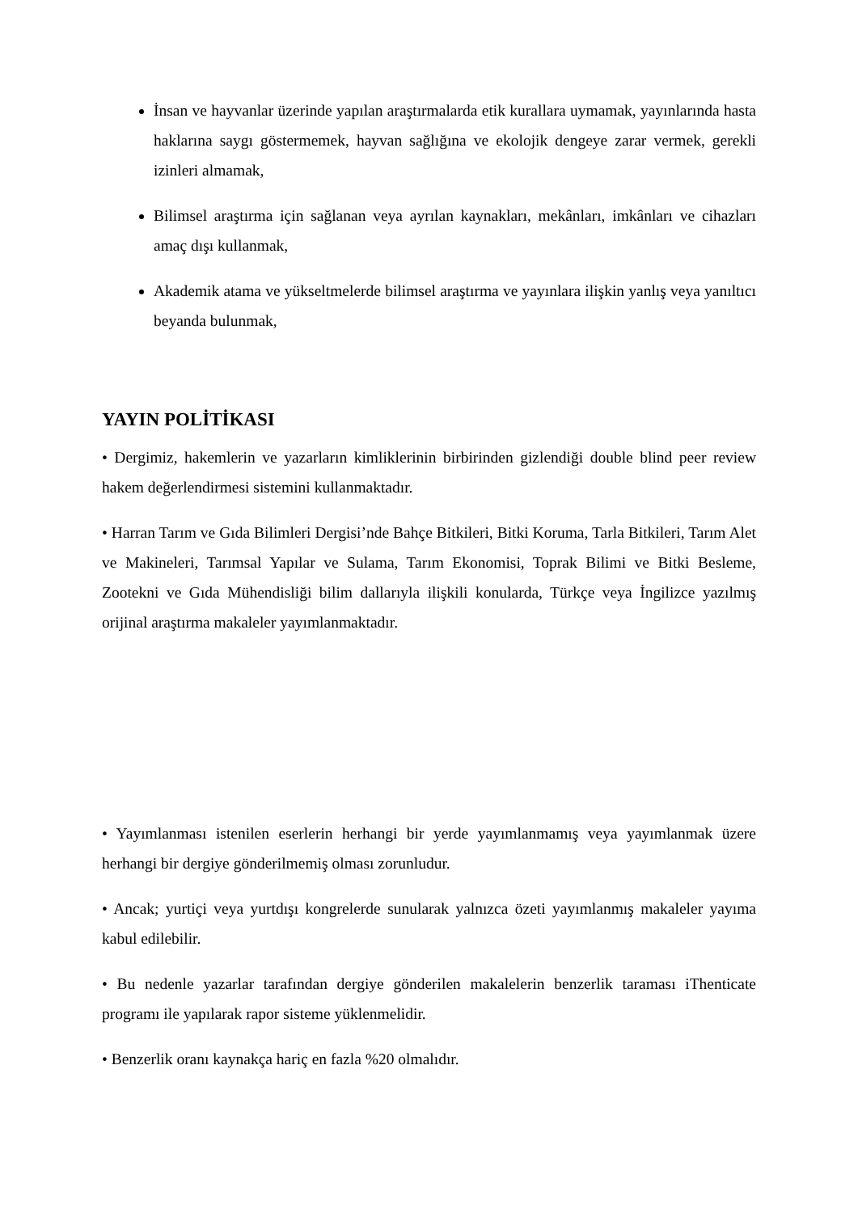İnsan ve hayvanlar üzerinde yapılan araştırmalarda etik kurallara uymamak, yayınlarında hasta haklarına saygı göstermemek, hayvan sağlığına ve ekolojik dengeye zarar vermek, gerekli izinleri almamak,
Bilimsel araştırma için sağlanan veya ayrılan kaynakları, mekânları, imkânları ve cihazları amaç dışı kullanmak,
Akademik atama ve yükseltmelerde bilimsel araştırma ve yayınlara ilişkin yanlış veya yanıltıcı beyanda bulunmak,
YAYIN POLİTİKASI
• Dergimiz, hakemlerin ve yazarların kimliklerinin birbirinden gizlendiği double blind peer review hakem değerlendirmesi sistemini kullanmaktadır.
• Harran Tarım ve Gıda Bilimleri Dergisi’nde Bahçe Bitkileri, Bitki Koruma, Tarla Bitkileri, Tarım Alet ve Makineleri, Tarımsal Yapılar ve Sulama, Tarım Ekonomisi, Toprak Bilimi ve Bitki Besleme, Zootekni ve Gıda Mühendisliği bilim dallarıyla ilişkili konularda, Türkçe veya İngilizce yazılmış orijinal araştırma makaleler yayımlanmaktadır.
• Yayımlanması istenilen eserlerin herhangi bir yerde yayımlanmamış veya yayımlanmak üzere herhangi bir dergiye gönderilmemiş olması zorunludur.
• Ancak; yurtiçi veya yurtdışı kongrelerde sunularak yalnızca özeti yayımlanmış makaleler yayıma kabul edilebilir.
• Bu nedenle yazarlar tarafından dergiye gönderilen makalelerin benzerlik taraması iThenticate programı ile yapılarak rapor sisteme yüklenmelidir.
• Benzerlik oranı kaynakça hariç en fazla %20 olmalıdır.